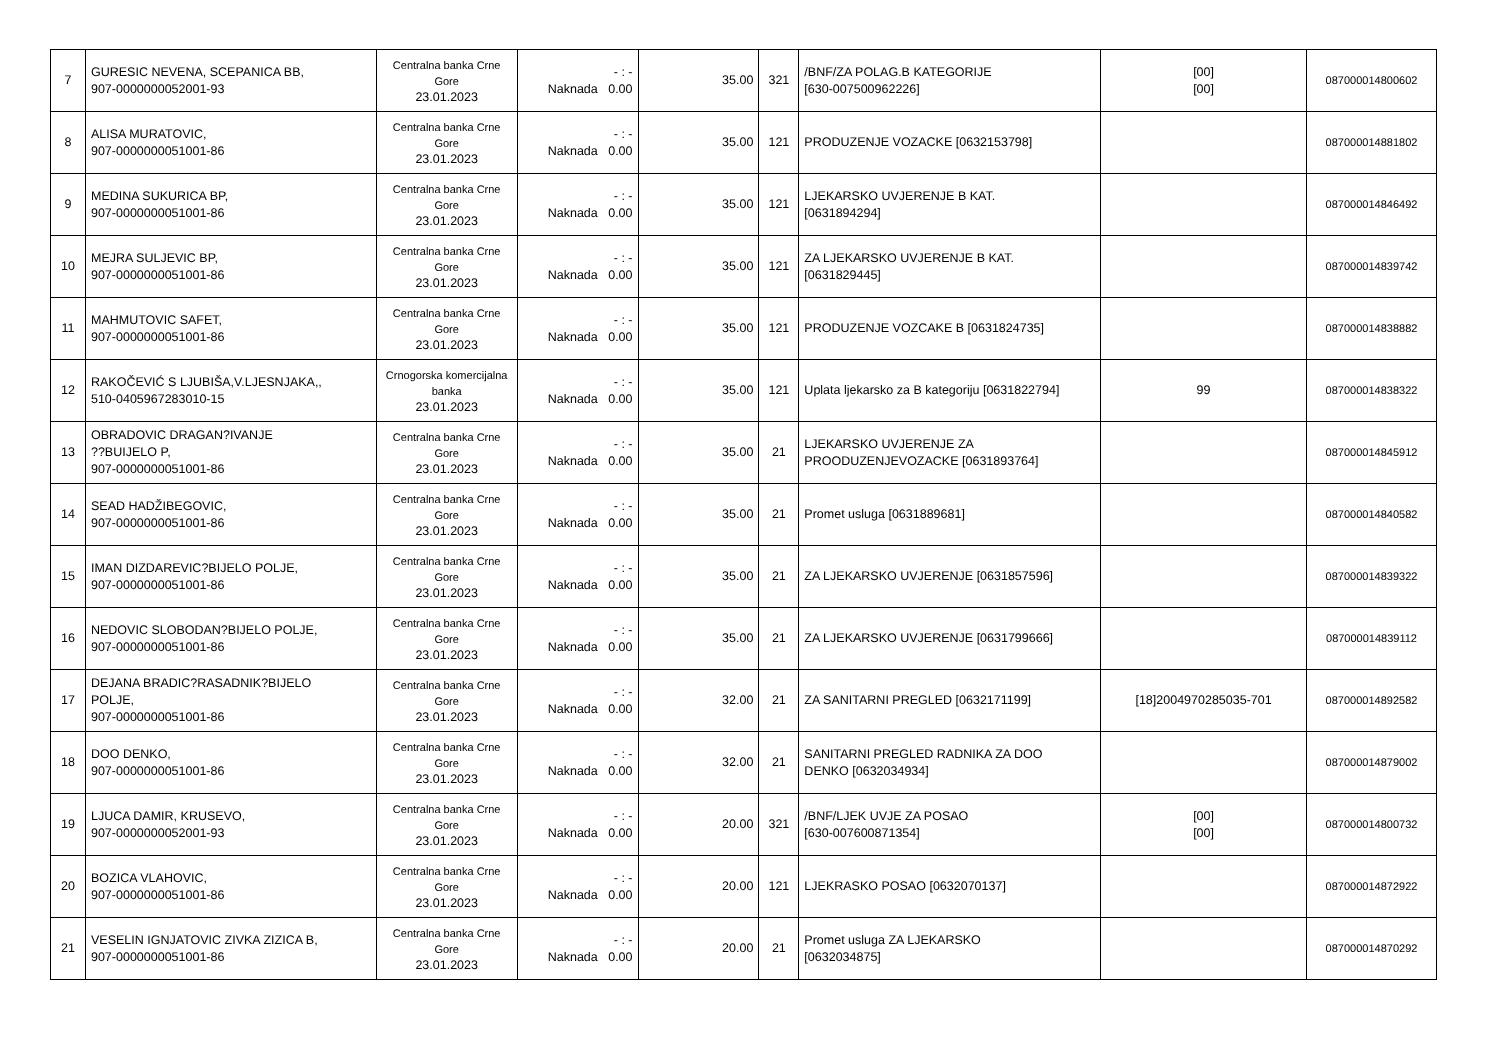| 7 | GURESIC NEVENA, SCEPANICA BB, 907-0000000052001-93 | Centralna banka Crne Gore 23.01.2023 | - : - Naknada 0.00 | 35.00 | 321 | /BNF/ZA POLAG.B KATEGORIJE [630-007500962226] | [00] [00] | 087000014800602 |
| 8 | ALISA MURATOVIC, 907-0000000051001-86 | Centralna banka Crne Gore 23.01.2023 | - : - Naknada 0.00 | 35.00 | 121 | PRODUZENJE VOZACKE [0632153798] | | 087000014881802 |
| 9 | MEDINA SUKURICA BP, 907-0000000051001-86 | Centralna banka Crne Gore 23.01.2023 | - : - Naknada 0.00 | 35.00 | 121 | LJEKARSKO UVJERENJE B KAT. [0631894294] | | 087000014846492 |
| 10 | MEJRA SULJEVIC BP, 907-0000000051001-86 | Centralna banka Crne Gore 23.01.2023 | - : - Naknada 0.00 | 35.00 | 121 | ZA LJEKARSKO UVJERENJE B KAT. [0631829445] | | 087000014839742 |
| 11 | MAHMUTOVIC SAFET, 907-0000000051001-86 | Centralna banka Crne Gore 23.01.2023 | - : - Naknada 0.00 | 35.00 | 121 | PRODUZENJE VOZCAKE B [0631824735] | | 087000014838882 |
| 12 | RAKOČEVIĆ S LJUBIŠA,V.LJESNJAKA,, 510-0405967283010-15 | Crnogorska komercijalna banka 23.01.2023 | - : - Naknada 0.00 | 35.00 | 121 | Uplata ljekarsko za B kategoriju [0631822794] | 99 | 087000014838322 |
| 13 | OBRADOVIC DRAGAN?IVANJE ??BUIJELO P, 907-0000000051001-86 | Centralna banka Crne Gore 23.01.2023 | - : - Naknada 0.00 | 35.00 | 21 | LJEKARSKO UVJERENJE ZA PROODUZENJEVOZACKE [0631893764] | | 087000014845912 |
| 14 | SEAD HADŽIBEGOVIC, 907-0000000051001-86 | Centralna banka Crne Gore 23.01.2023 | - : - Naknada 0.00 | 35.00 | 21 | Promet usluga [0631889681] | | 087000014840582 |
| 15 | IMAN DIZDAREVIC?BIJELO POLJE, 907-0000000051001-86 | Centralna banka Crne Gore 23.01.2023 | - : - Naknada 0.00 | 35.00 | 21 | ZA LJEKARSKO UVJERENJE [0631857596] | | 087000014839322 |
| 16 | NEDOVIC SLOBODAN?BIJELO POLJE, 907-0000000051001-86 | Centralna banka Crne Gore 23.01.2023 | - : - Naknada 0.00 | 35.00 | 21 | ZA LJEKARSKO UVJERENJE [0631799666] | | 087000014839112 |
| 17 | DEJANA BRADIC?RASADNIK?BIJELO POLJE, 907-0000000051001-86 | Centralna banka Crne Gore 23.01.2023 | - : - Naknada 0.00 | 32.00 | 21 | ZA SANITARNI PREGLED [0632171199] | [18]2004970285035-701 | 087000014892582 |
| 18 | DOO DENKO, 907-0000000051001-86 | Centralna banka Crne Gore 23.01.2023 | - : - Naknada 0.00 | 32.00 | 21 | SANITARNI PREGLED RADNIKA ZA DOO DENKO [0632034934] | | 087000014879002 |
| 19 | LJUCA DAMIR, KRUSEVO, 907-0000000052001-93 | Centralna banka Crne Gore 23.01.2023 | - : - Naknada 0.00 | 20.00 | 321 | /BNF/LJEK UVJE ZA POSAO [630-007600871354] | [00] [00] | 087000014800732 |
| 20 | BOZICA VLAHOVIC, 907-0000000051001-86 | Centralna banka Crne Gore 23.01.2023 | - : - Naknada 0.00 | 20.00 | 121 | LJEKRASKO POSAO [0632070137] | | 087000014872922 |
| 21 | VESELIN IGNJATOVIC ZIVKA ZIZICA B, 907-0000000051001-86 | Centralna banka Crne Gore 23.01.2023 | - : - Naknada 0.00 | 20.00 | 21 | Promet usluga ZA LJEKARSKO [0632034875] | | 087000014870292 |